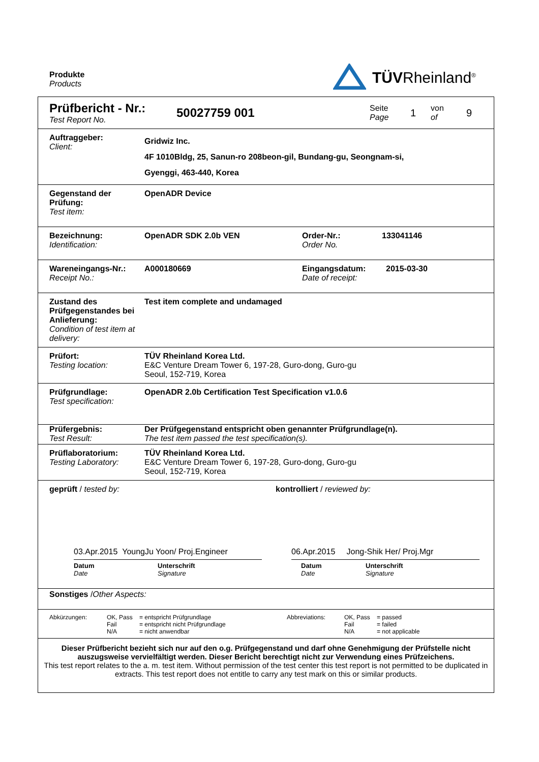Produkte
Products
TÜVRheinland<sup>®</sup>
Prüfbericht - Nr.:
Test Report No.
50027759 001
Seite
Page
1
von
of
9
Auftraggeber:
Client:
Gridwiz Inc.
4F 1010Bldg, 25, Sanun-ro 208beon-gil, Bundang-gu, Seongnam-si,
Gyenggi, 463-440, Korea
Gegenstand der Prüfung:
Test item:
OpenADR Device
Bezeichnung:
Identification:
OpenADR SDK 2.0b VEN Order-Nr.:
Order No.
133041146
Wareneingangs-Nr.:
Receipt No.:
A000180669 Eingangsdatum:
Date of receipt:
2015-03-30
Zustand des Prüfgegenstandes bei Anlieferung:
Condition of test item at delivery:
Test item complete and undamaged
Prüfort:
Testing location:
TÜV Rheinland Korea Ltd.
E&C Venture Dream Tower 6, 197-28, Guro-dong, Guro-gu
Seoul, 152-719, Korea
Prüfgrundlage:
Test specification:
OpenADR 2.0b Certification Test Specification v1.0.6
Prüfergebnis:
Test Result:
Der Prüfgegenstand entspricht oben genannter Prüfgrundlage(n).
The test item passed the test specification(s).
Prüflaboratorium:
Testing Laboratory:
TÜV Rheinland Korea Ltd.
E&C Venture Dream Tower 6, 197-28, Guro-dong, Guro-gu
Seoul, 152-719, Korea
geprüft / tested by: kontrolliert / reviewed by:
03.Apr.2015 YoungJu Yoon/ Proj.Engineer
06.Apr.2015 Jong-Shik Her/ Proj.Mgr
Datum
Date
Unterschrift
Signature
Datum
Date
Unterschrift
Signature
Sonstiges / Other Aspects:
Abkürzungen: OK, Pass
Fail
N/A
= entspricht Prüfgrundlage
= entspricht nicht Prüfgrundlage
= nicht anwendbar
Abbreviations: OK, Pass
Fail
N/A
= passed
= failed
= not applicable
Dieser Prüfbericht bezieht sich nur auf den o.g. Prüfgegenstand und darf ohne Genehmigung der Prüfstelle nicht auszugsweise vervielfältigt werden. Dieser Bericht berechtigt nicht zur Verwendung eines Prüfzeichens.
This test report relates to the a. m. test item. Without permission of the test center this test report is not permitted to be duplicated in extracts. This test report does not entitle to carry any test mark on this or similar products.